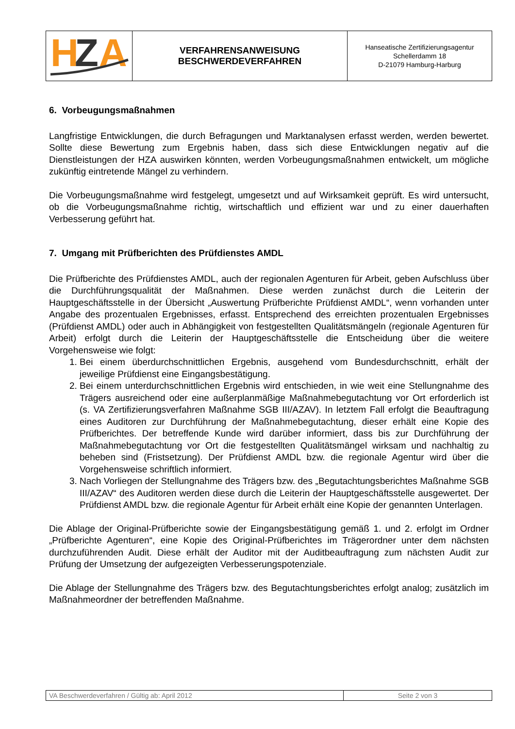| H Z A | VERFAHRENSANWEISUNG BESCHWERDEVERFAHREN | Hanseatische Zertifizierungsagentur Schellerdamm 18 D-21079 Hamburg-Harburg |
6. Vorbeugungsmaßnahmen
Langfristige Entwicklungen, die durch Befragungen und Marktanalysen erfasst werden, werden bewertet. Sollte diese Bewertung zum Ergebnis haben, dass sich diese Entwicklungen negativ auf die Dienstleistungen der HZA auswirken könnten, werden Vorbeugungsmaßnahmen entwickelt, um mögliche zukünftig eintretende Mängel zu verhindern.
Die Vorbeugungsmaßnahme wird festgelegt, umgesetzt und auf Wirksamkeit geprüft. Es wird untersucht, ob die Vorbeugungsmaßnahme richtig, wirtschaftlich und effizient war und zu einer dauerhaften Verbesserung geführt hat.
7. Umgang mit Prüfberichten des Prüfdienstes AMDL
Die Prüfberichte des Prüfdienstes AMDL, auch der regionalen Agenturen für Arbeit, geben Aufschluss über die Durchführungsqualität der Maßnahmen. Diese werden zunächst durch die Leiterin der Hauptgeschäftsstelle in der Übersicht „Auswertung Prüfberichte Prüfdienst AMDL“, wenn vorhanden unter Angabe des prozentualen Ergebnisses, erfasst. Entsprechend des erreichten prozentualen Ergebnisses (Prüfdienst AMDL) oder auch in Abhängigkeit von festgestellten Qualitätsmängeln (regionale Agenturen für Arbeit) erfolgt durch die Leiterin der Hauptgeschäftsstelle die Entscheidung über die weitere Vorgehensweise wie folgt:
1. Bei einem überdurchschnittlichen Ergebnis, ausgehend vom Bundesdurchschnitt, erhält der jeweilige Prüfdienst eine Eingangsbestätigung.
2. Bei einem unterdurchschnittlichen Ergebnis wird entschieden, in wie weit eine Stellungnahme des Trägers ausreichend oder eine außerplanmäßige Maßnahmebegutachtung vor Ort erforderlich ist (s. VA Zertifizierungsverfahren Maßnahme SGB III/AZAV). In letztem Fall erfolgt die Beauftragung eines Auditoren zur Durchführung der Maßnahmebegutachtung, dieser erhält eine Kopie des Prüfberichtes. Der betreffende Kunde wird darüber informiert, dass bis zur Durchführung der Maßnahmebegutachtung vor Ort die festgestellten Qualitätsmängel wirksam und nachhaltig zu beheben sind (Fristsetzung). Der Prüfdienst AMDL bzw. die regionale Agentur wird über die Vorgehensweise schriftlich informiert.
3. Nach Vorliegen der Stellungnahme des Trägers bzw. des „Begutachtungsberichtes Maßnahme SGB III/AZAV“ des Auditoren werden diese durch die Leiterin der Hauptgeschäftsstelle ausgewertet. Der Prüfdienst AMDL bzw. die regionale Agentur für Arbeit erhält eine Kopie der genannten Unterlagen.
Die Ablage der Original-Prüfberichte sowie der Eingangsbestätigung gemäß 1. und 2. erfolgt im Ordner „Prüfberichte Agenturen“, eine Kopie des Original-Prüfberichtes im Trägerordner unter dem nächsten durchzuführenden Audit. Diese erhält der Auditor mit der Auditbeauftragung zum nächsten Audit zur Prüfung der Umsetzung der aufgezeigten Verbesserungspotenziale.
Die Ablage der Stellungnahme des Trägers bzw. des Begutachtungsberichtes erfolgt analog; zusätzlich im Maßnahmeordner der betreffenden Maßnahme.
| VA Beschwerdeverfahren / Gültig ab: April 2012 | Seite 2 von 3 |